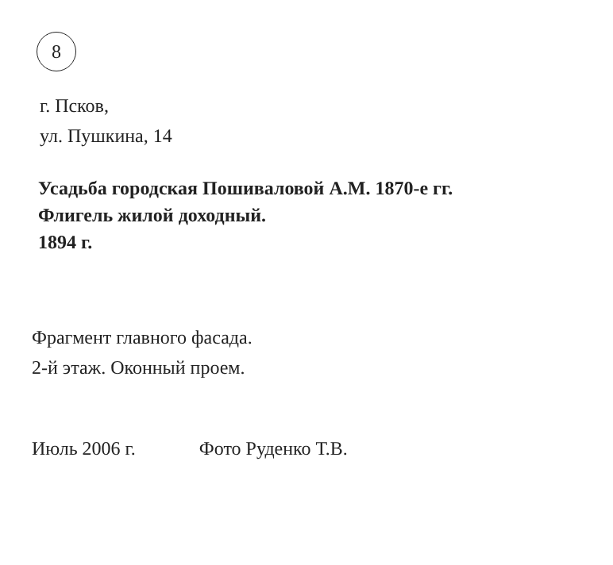8
г. Псков,
ул. Пушкина, 14
Усадьба городская Пошиваловой А.М. 1870-е гг.
Флигель жилой доходный.
1894 г.
Фрагмент главного фасада.
2-й этаж. Оконный проем.
Июль 2006 г. Фото Руденко Т.В.